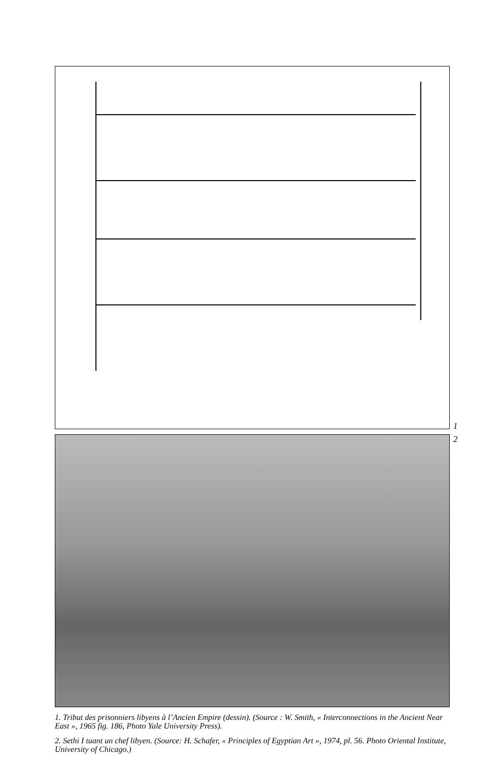1
2
1. Tribut des prisonniers libyens à l’Ancien Empire (dessin). (Source : W. Smith, « Interconnections in the Ancient Near East », 1965 fig. 186, Photo Yale University Press).
2. Sethi I tuant un chef libyen. (Source: H. Schafer, « Principles of Egyptian Art », 1974, pl. 56. Photo Oriental Institute, University of Chicago.)